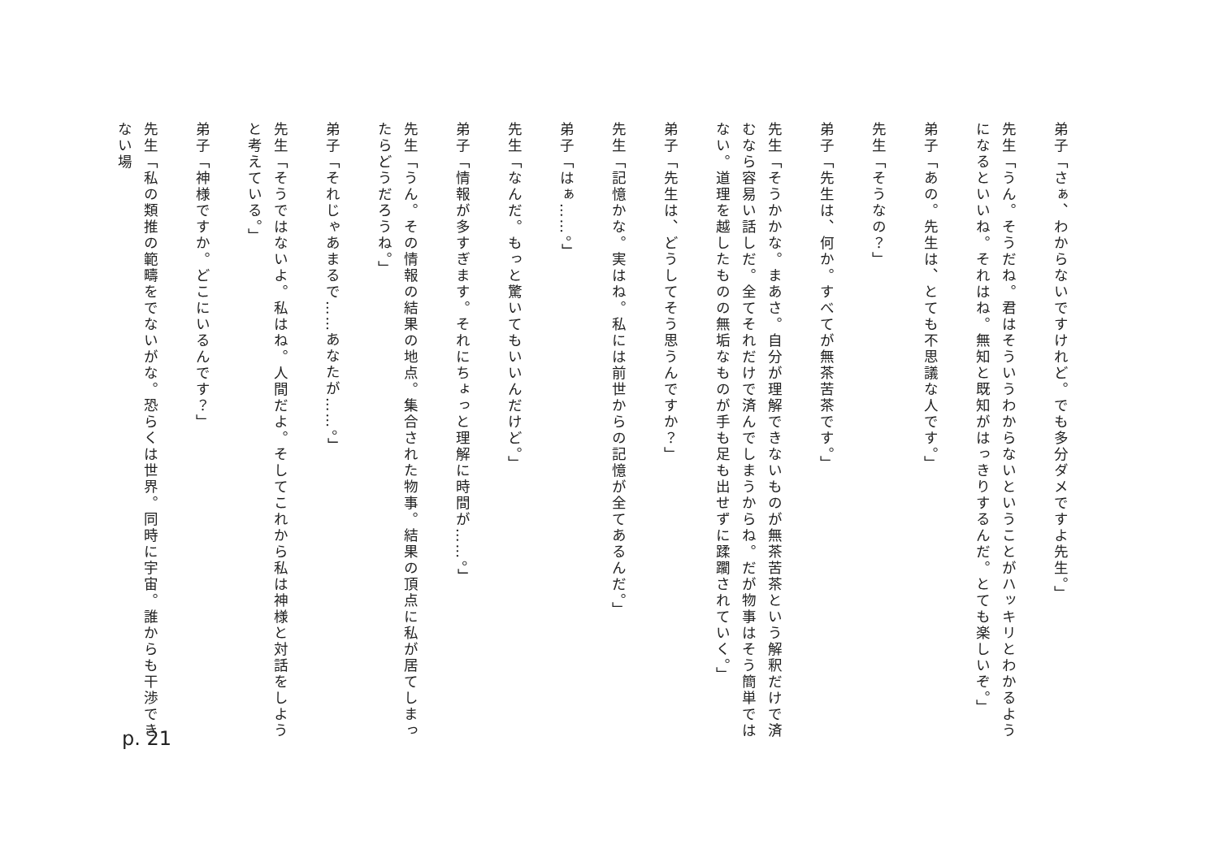弟子「さぁ、わからないですけれど。でも多分ダメですよ先生。」
先生「うん。そうだね。君はそういうわからないということがハッキリとわかるようになるといいね。それはね。無知と既知がはっきりするんだ。とても楽しいぞ。」
弟子「あの。先生は、とても不思議な人です。」
先生「そうなの？」
弟子「先生は、何か。すべてが無茶苦茶です。」
先生「そうかかな。まあさ。自分が理解できないものが無茶苦茶という解釈だけで済むなら容易い話しだ。全てそれだけで済んでしまうからね。だが物事はそう簡単ではない。道理を越したものの無垢なものが手も足も出せずに蹂躙されていく。」
弟子「先生は、どうしてそう思うんですか？」
先生「記憶かな。実はね。私には前世からの記憶が全てあるんだ。」
弟子「はぁ……。」
先生「なんだ。もっと驚いてもいいんだけど。」
弟子「情報が多すぎます。それにちょっと理解に時間が……。」
先生「うん。その情報の結果の地点。集合された物事。結果の頂点に私が居てしまったらどうだろうね。」
弟子「それじゃあまるで……あなたが……。」
先生「そうではないよ。私はね。人間だよ。そしてこれから私は神様と対話をしようと考えている。」
弟子「神様ですか。どこにいるんです？」
先生「私の類推の範疇をでないがな。恐らくは世界。同時に宇宙。誰からも干渉できない場
p. 21